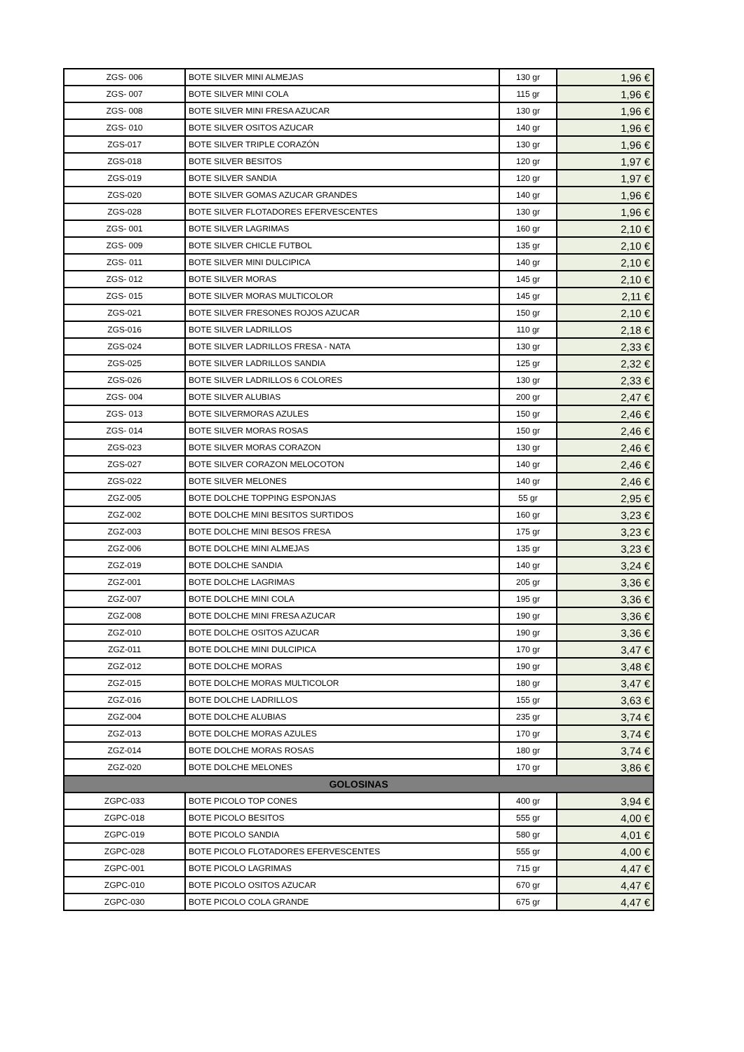| ZGS- 006 | BOTE SILVER MINI ALMEJAS | 130 gr | 1,96 € |
| ZGS- 007 | BOTE SILVER MINI COLA | 115 gr | 1,96 € |
| ZGS- 008 | BOTE SILVER MINI FRESA AZUCAR | 130 gr | 1,96 € |
| ZGS- 010 | BOTE SILVER OSITOS AZUCAR | 140 gr | 1,96 € |
| ZGS-017 | BOTE SILVER TRIPLE CORAZÓN | 130 gr | 1,96 € |
| ZGS-018 | BOTE SILVER BESITOS | 120 gr | 1,97 € |
| ZGS-019 | BOTE SILVER SANDIA | 120 gr | 1,97 € |
| ZGS-020 | BOTE SILVER GOMAS AZUCAR GRANDES | 140 gr | 1,96 € |
| ZGS-028 | BOTE SILVER FLOTADORES EFERVESCENTES | 130 gr | 1,96 € |
| ZGS- 001 | BOTE SILVER LAGRIMAS | 160 gr | 2,10 € |
| ZGS- 009 | BOTE SILVER CHICLE FUTBOL | 135 gr | 2,10 € |
| ZGS- 011 | BOTE SILVER MINI DULCIPICA | 140 gr | 2,10 € |
| ZGS- 012 | BOTE SILVER MORAS | 145 gr | 2,10 € |
| ZGS- 015 | BOTE SILVER MORAS MULTICOLOR | 145 gr | 2,11 € |
| ZGS-021 | BOTE SILVER FRESONES ROJOS AZUCAR | 150 gr | 2,10 € |
| ZGS-016 | BOTE SILVER LADRILLOS | 110 gr | 2,18 € |
| ZGS-024 | BOTE SILVER LADRILLOS FRESA - NATA | 130 gr | 2,33 € |
| ZGS-025 | BOTE SILVER LADRILLOS SANDIA | 125 gr | 2,32 € |
| ZGS-026 | BOTE SILVER LADRILLOS 6 COLORES | 130 gr | 2,33 € |
| ZGS- 004 | BOTE SILVER ALUBIAS | 200 gr | 2,47 € |
| ZGS- 013 | BOTE SILVERMORAS AZULES | 150 gr | 2,46 € |
| ZGS- 014 | BOTE SILVER MORAS ROSAS | 150 gr | 2,46 € |
| ZGS-023 | BOTE SILVER MORAS CORAZON | 130 gr | 2,46 € |
| ZGS-027 | BOTE SILVER CORAZON MELOCOTON | 140 gr | 2,46 € |
| ZGS-022 | BOTE SILVER MELONES | 140 gr | 2,46 € |
| ZGZ-005 | BOTE DOLCHE TOPPING ESPONJAS | 55 gr | 2,95 € |
| ZGZ-002 | BOTE DOLCHE MINI BESITOS SURTIDOS | 160 gr | 3,23 € |
| ZGZ-003 | BOTE DOLCHE MINI BESOS FRESA | 175 gr | 3,23 € |
| ZGZ-006 | BOTE DOLCHE MINI ALMEJAS | 135 gr | 3,23 € |
| ZGZ-019 | BOTE DOLCHE SANDIA | 140 gr | 3,24 € |
| ZGZ-001 | BOTE DOLCHE LAGRIMAS | 205 gr | 3,36 € |
| ZGZ-007 | BOTE DOLCHE MINI COLA | 195 gr | 3,36 € |
| ZGZ-008 | BOTE DOLCHE MINI FRESA AZUCAR | 190 gr | 3,36 € |
| ZGZ-010 | BOTE DOLCHE OSITOS AZUCAR | 190 gr | 3,36 € |
| ZGZ-011 | BOTE DOLCHE MINI DULCIPICA | 170 gr | 3,47 € |
| ZGZ-012 | BOTE DOLCHE MORAS | 190 gr | 3,48 € |
| ZGZ-015 | BOTE DOLCHE MORAS MULTICOLOR | 180 gr | 3,47 € |
| ZGZ-016 | BOTE DOLCHE LADRILLOS | 155 gr | 3,63 € |
| ZGZ-004 | BOTE DOLCHE ALUBIAS | 235 gr | 3,74 € |
| ZGZ-013 | BOTE DOLCHE MORAS AZULES | 170 gr | 3,74 € |
| ZGZ-014 | BOTE DOLCHE MORAS ROSAS | 180 gr | 3,74 € |
| ZGZ-020 | BOTE DOLCHE MELONES | 170 gr | 3,86 € |
| GOLOSINAS | | | |
| ZGPC-033 | BOTE PICOLO TOP CONES | 400 gr | 3,94 € |
| ZGPC-018 | BOTE PICOLO BESITOS | 555 gr | 4,00 € |
| ZGPC-019 | BOTE PICOLO SANDIA | 580 gr | 4,01 € |
| ZGPC-028 | BOTE PICOLO FLOTADORES EFERVESCENTES | 555 gr | 4,00 € |
| ZGPC-001 | BOTE PICOLO LAGRIMAS | 715 gr | 4,47 € |
| ZGPC-010 | BOTE PICOLO OSITOS AZUCAR | 670 gr | 4,47 € |
| ZGPC-030 | BOTE PICOLO COLA GRANDE | 675 gr | 4,47 € |